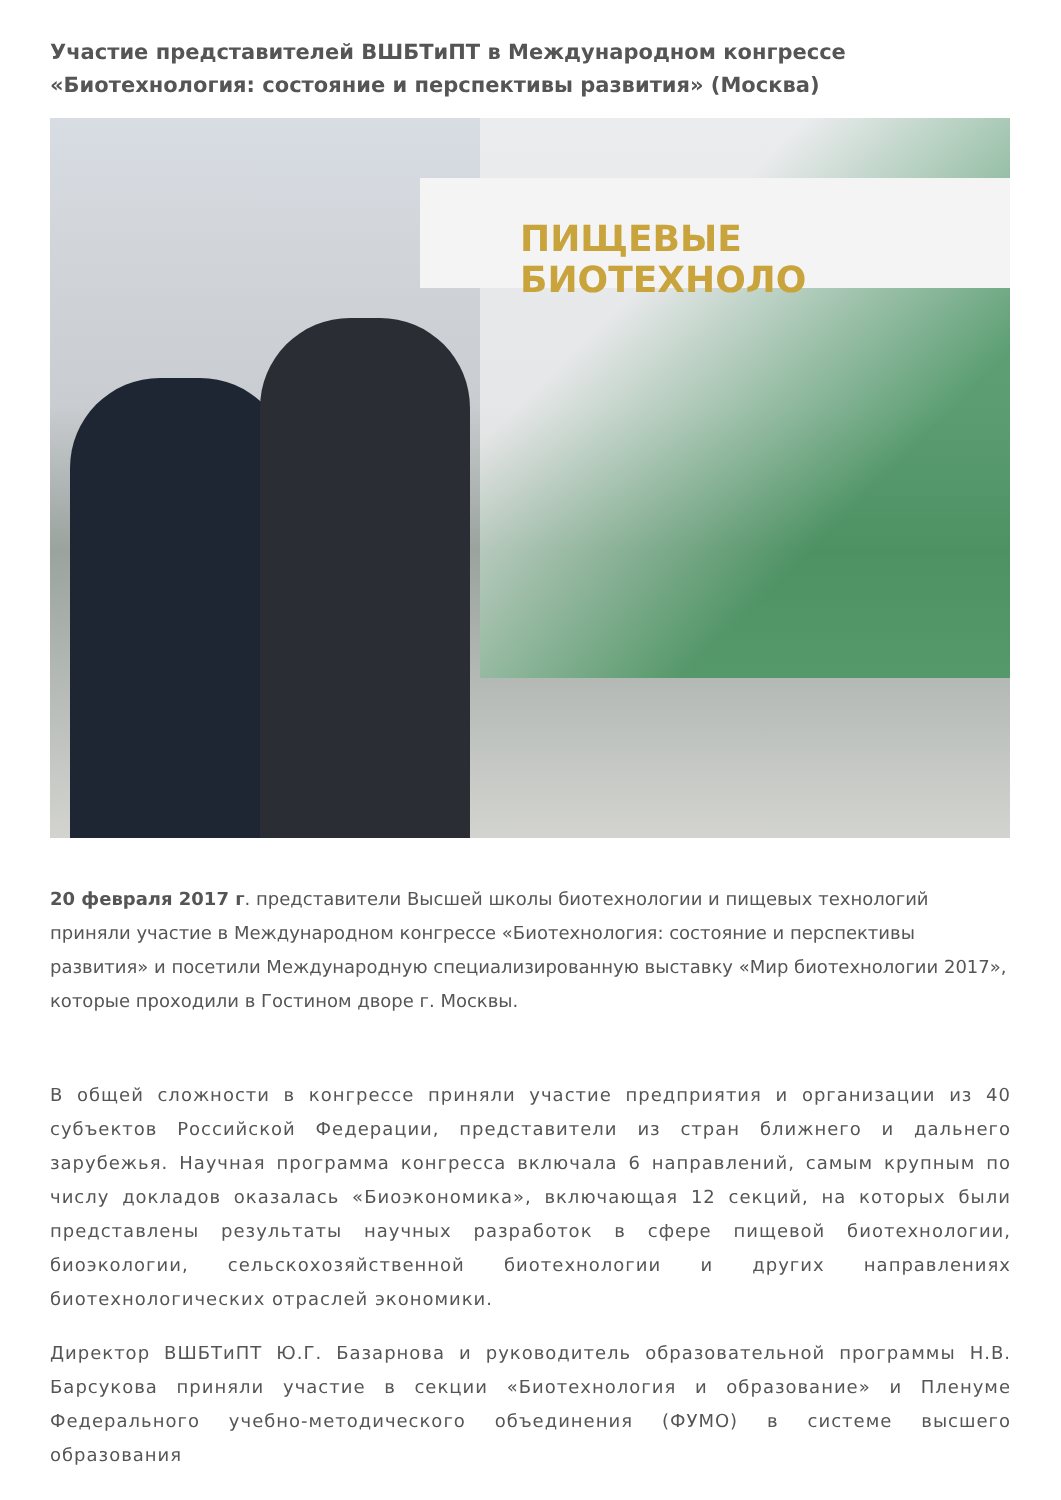Участие представителей ВШБТиПТ в Международном конгрессе «Биотехнология: состояние и перспективы развития» (Москва)
ПИЩЕВЫЕ БИОТЕХНОЛО
20 февраля 2017 г. представители Высшей школы биотехнологии и пищевых технологий приняли участие в Международном конгрессе «Биотехнология: состояние и перспективы развития» и посетили Международную специализированную выставку «Мир биотехнологии 2017», которые проходили в Гостином дворе г. Москвы.
В общей сложности в конгрессе приняли участие предприятия и организации из 40 субъектов Российской Федерации, представители из стран ближнего и дальнего зарубежья. Научная программа конгресса включала 6 направлений, самым крупным по числу докладов оказалась «Биоэкономика», включающая 12 секций, на которых были представлены результаты научных разработок в сфере пищевой биотехнологии, биоэкологии, сельскохозяйственной биотехнологии и других направлениях биотехнологических отраслей экономики.
Директор ВШБТиПТ Ю.Г. Базарнова и руководитель образовательной программы Н.В. Барсукова приняли участие в секции «Биотехнология и образование» и Пленуме Федерального учебно-методического объединения (ФУМО) в системе высшего образования